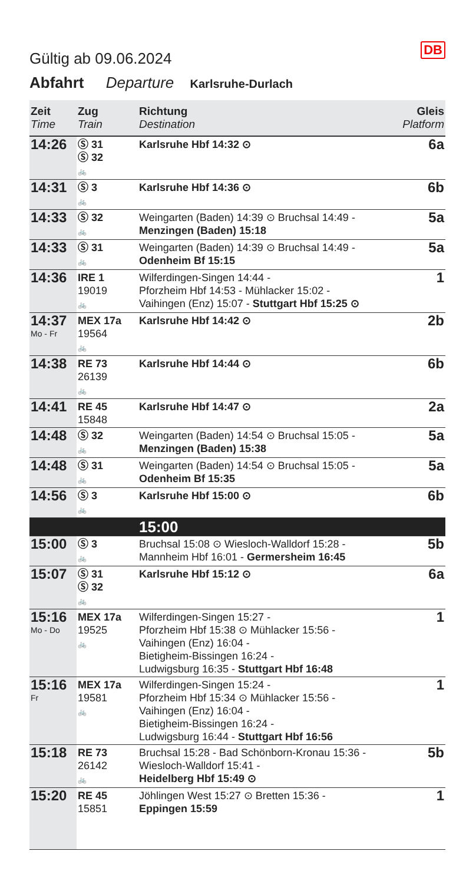DB
Gültig ab 09.06.2024
Abfahrt Departure Karlsruhe-Durlach
| Zeit Time | Zug Train | Richtung Destination | Gleis Platform |
| --- | --- | --- | --- |
| 14:26 | Ⓢ 31 Ⓢ 32 🚲 | Karlsruhe Hbf 14:32 ⊙ | 6a |
| 14:31 | Ⓢ 3 🚲 | Karlsruhe Hbf 14:36 ⊙ | 6b |
| 14:33 | Ⓢ 32 🚲 | Weingarten (Baden) 14:39 ⊙ Bruchsal 14:49 - Menzingen (Baden) 15:18 | 5a |
| 14:33 | Ⓢ 31 🚲 | Weingarten (Baden) 14:39 ⊙ Bruchsal 14:49 - Odenheim Bf 15:15 | 5a |
| 14:36 | IRE 1 19019 🚲 | Wilferdingen-Singen 14:44 - Pforzheim Hbf 14:53 - Mühlacker 15:02 - Vaihingen (Enz) 15:07 - Stuttgart Hbf 15:25 ⊙ | 1 |
| 14:37 Mo - Fr | MEX 17a 19564 🚲 | Karlsruhe Hbf 14:42 ⊙ | 2b |
| 14:38 | RE 73 26139 🚲 | Karlsruhe Hbf 14:44 ⊙ | 6b |
| 14:41 | RE 45 15848 | Karlsruhe Hbf 14:47 ⊙ | 2a |
| 14:48 | Ⓢ 32 🚲 | Weingarten (Baden) 14:54 ⊙ Bruchsal 15:05 - Menzingen (Baden) 15:38 | 5a |
| 14:48 | Ⓢ 31 🚲 | Weingarten (Baden) 14:54 ⊙ Bruchsal 15:05 - Odenheim Bf 15:35 | 5a |
| 14:56 | Ⓢ 3 🚲 | Karlsruhe Hbf 15:00 ⊙ | 6b |
| | | 15:00 | |
| 15:00 | Ⓢ 3 🚲 | Bruchsal 15:08 ⊙ Wiesloch-Walldorf 15:28 - Mannheim Hbf 16:01 - Germersheim 16:45 | 5b |
| 15:07 | Ⓢ 31 Ⓢ 32 🚲 | Karlsruhe Hbf 15:12 ⊙ | 6a |
| 15:16 Mo - Do | MEX 17a 19525 🚲 | Wilferdingen-Singen 15:27 - Pforzheim Hbf 15:38 ⊙ Mühlacker 15:56 - Vaihingen (Enz) 16:04 - Bietigheim-Bissingen 16:24 - Ludwigsburg 16:35 - Stuttgart Hbf 16:48 | 1 |
| 15:16 Fr | MEX 17a 19581 🚲 | Wilferdingen-Singen 15:24 - Pforzheim Hbf 15:34 ⊙ Mühlacker 15:56 - Vaihingen (Enz) 16:04 - Bietigheim-Bissingen 16:24 - Ludwigsburg 16:44 - Stuttgart Hbf 16:56 | 1 |
| 15:18 | RE 73 26142 🚲 | Bruchsal 15:28 - Bad Schönborn-Kronau 15:36 - Wiesloch-Walldorf 15:41 - Heidelberg Hbf 15:49 ⊙ | 5b |
| 15:20 | RE 45 15851 | Jöhlingen West 15:27 ⊙ Bretten 15:36 - Eppingen 15:59 | 1 |